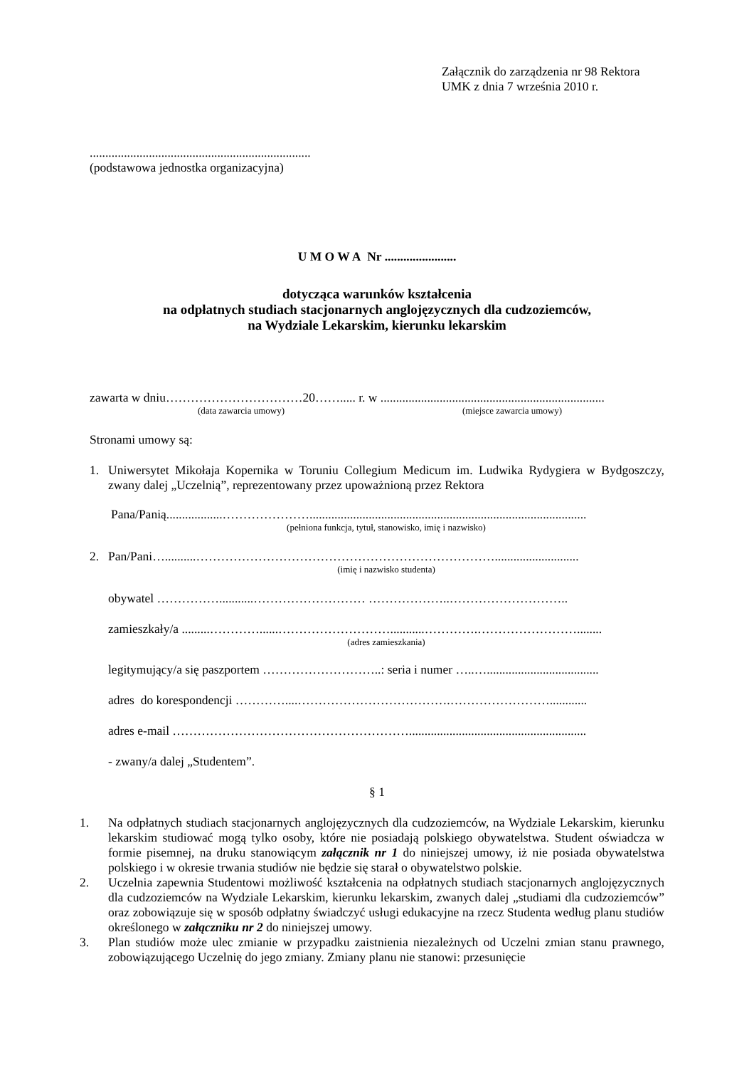Załącznik do zarządzenia nr 98 Rektora
UMK z dnia 7 września 2010 r.
.......................................................................
(podstawowa jednostka organizacyjna)
U M O W A Nr .......................
dotycząca warunków kształcenia
na odpłatnych studiach stacjonarnych anglojęzycznych dla cudzoziemców,
na Wydziale Lekarskim, kierunku lekarskim
zawarta w dniu……………………………20……..... r. w ........................................................................
(data zawarcia umowy) (miejsce zawarcia umowy)
Stronami umowy są:
1. Uniwersytet Mikołaja Kopernika w Toruniu Collegium Medicum im. Ludwika Rydygiera w Bydgoszczy, zwany dalej „Uczelnią”, reprezentowany przez upoważnioną przez Rektora
Pana/Panią..................………………….........................................................................................
(pełniona funkcja, tytuł, stanowisko, imię i nazwisko)
2. Pan/Pani…..........………………………………………………………………...........................
(imię i nazwisko studenta)
obywatel ……………...........……………………… ………………..………………………..
zamieszkały/a .........…………......………………………...........………….……………………........
(adres zamieszkania)
legitymujący/a się paszportem ………………………..: seria i numer …..…....................................
adres do korespondencji …………....……………………………….……………………............
adres e-mail ………………………………………………….........................................................
- zwany/a dalej „Studentem”.
§ 1
1. Na odpłatnych studiach stacjonarnych anglojęzycznych dla cudzoziemców, na Wydziale Lekarskim, kierunku lekarskim studiować mogą tylko osoby, które nie posiadają polskiego obywatelstwa. Student oświadcza w formie pisemnej, na druku stanowiącym załącznik nr 1 do niniejszej umowy, iż nie posiada obywatelstwa polskiego i w okresie trwania studiów nie będzie się starał o obywatelstwo polskie.
2. Uczelnia zapewnia Studentowi możliwość kształcenia na odpłatnych studiach stacjonarnych anglojęzycznych dla cudzoziemców na Wydziale Lekarskim, kierunku lekarskim, zwanych dalej „studiami dla cudzoziemców” oraz zobowiązuje się w sposób odpłatny świadczyć usługi edukacyjne na rzecz Studenta według planu studiów określonego w załączniku nr 2 do niniejszej umowy.
3. Plan studiów może ulec zmianie w przypadku zaistnienia niezależnych od Uczelni zmian stanu prawnego, zobowiązującego Uczelnię do jego zmiany. Zmiany planu nie stanowi: przesunięcie